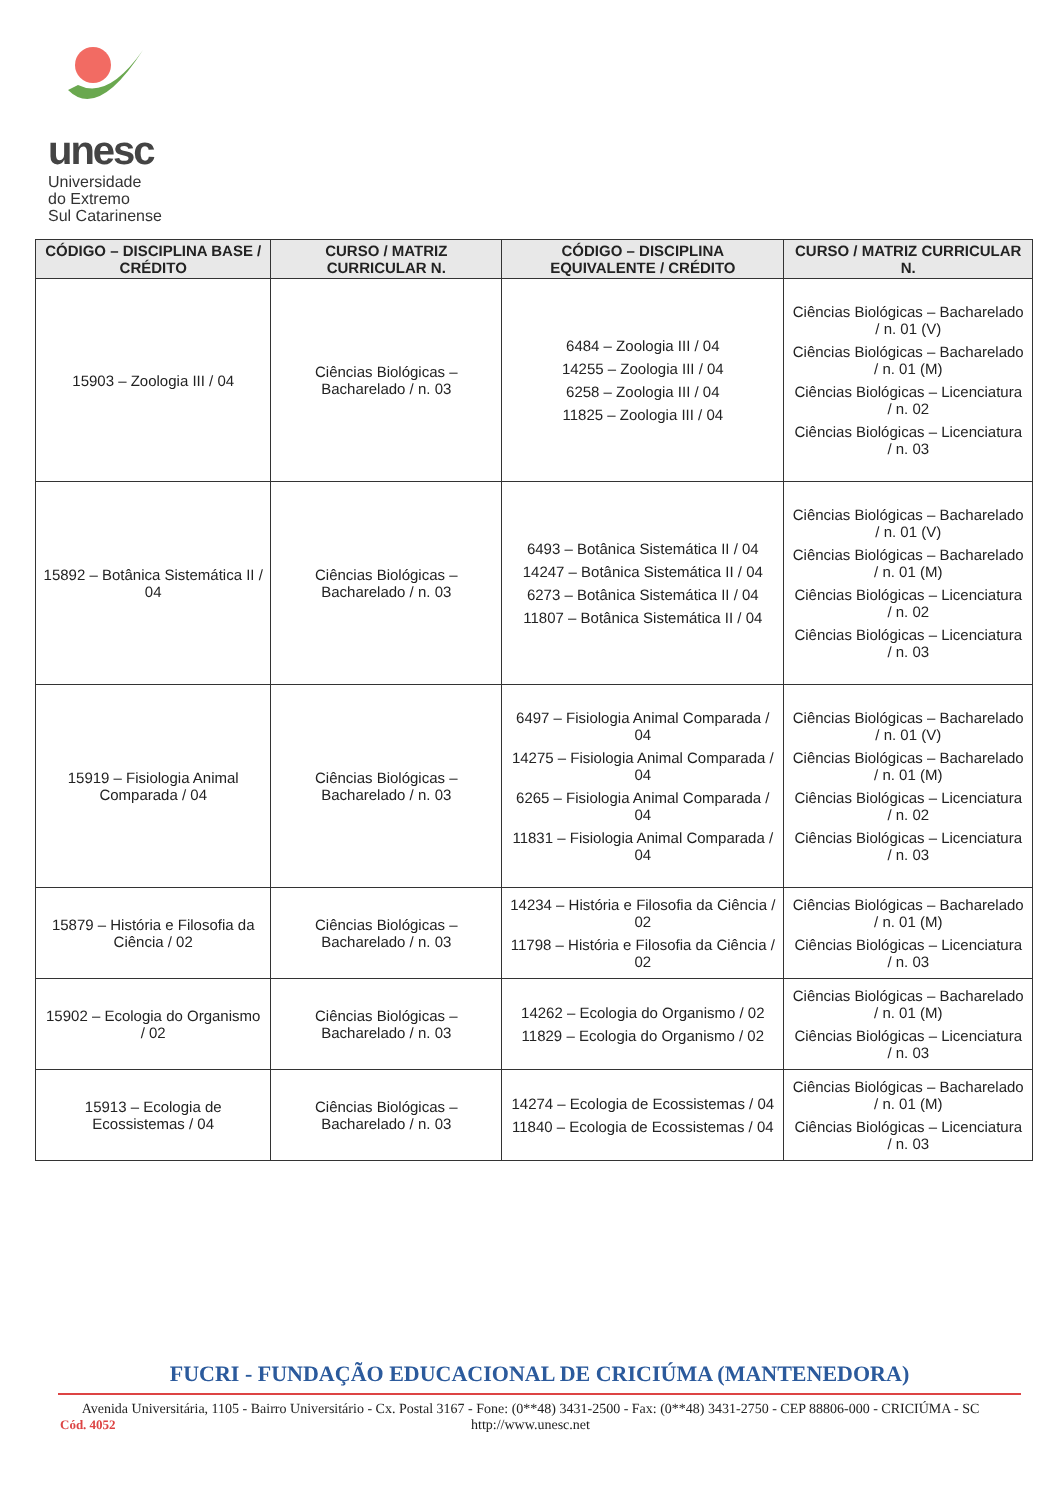unesc
Universidade
do Extremo
Sul Catarinense
| CÓDIGO – DISCIPLINA BASE / CRÉDITO | CURSO / MATRIZ CURRICULAR N. | CÓDIGO – DISCIPLINA EQUIVALENTE / CRÉDITO | CURSO / MATRIZ CURRICULAR N. |
| --- | --- | --- | --- |
| 15903 – Zoologia III / 04 | Ciências Biológicas – Bacharelado / n. 03 | 6484 – Zoologia III / 04 14255 – Zoologia III / 04 6258 – Zoologia III / 04 11825 – Zoologia III / 04 | Ciências Biológicas – Bacharelado / n. 01 (V) Ciências Biológicas – Bacharelado / n. 01 (M) Ciências Biológicas – Licenciatura / n. 02 Ciências Biológicas – Licenciatura / n. 03 |
| 15892 – Botânica Sistemática II / 04 | Ciências Biológicas – Bacharelado / n. 03 | 6493 – Botânica Sistemática II / 04 14247 – Botânica Sistemática II / 04 6273 – Botânica Sistemática II / 04 11807 – Botânica Sistemática II / 04 | Ciências Biológicas – Bacharelado / n. 01 (V) Ciências Biológicas – Bacharelado / n. 01 (M) Ciências Biológicas – Licenciatura / n. 02 Ciências Biológicas – Licenciatura / n. 03 |
| 15919 – Fisiologia Animal Comparada / 04 | Ciências Biológicas – Bacharelado / n. 03 | 6497 – Fisiologia Animal Comparada / 04 14275 – Fisiologia Animal Comparada / 04 6265 – Fisiologia Animal Comparada / 04 11831 – Fisiologia Animal Comparada / 04 | Ciências Biológicas – Bacharelado / n. 01 (V) Ciências Biológicas – Bacharelado / n. 01 (M) Ciências Biológicas – Licenciatura / n. 02 Ciências Biológicas – Licenciatura / n. 03 |
| 15879 – História e Filosofia da Ciência / 02 | Ciências Biológicas – Bacharelado / n. 03 | 14234 – História e Filosofia da Ciência / 02 11798 – História e Filosofia da Ciência / 02 | Ciências Biológicas – Bacharelado / n. 01 (M) Ciências Biológicas – Licenciatura / n. 03 |
| 15902 – Ecologia do Organismo / 02 | Ciências Biológicas – Bacharelado / n. 03 | 14262 – Ecologia do Organismo / 02 11829 – Ecologia do Organismo / 02 | Ciências Biológicas – Bacharelado / n. 01 (M) Ciências Biológicas – Licenciatura / n. 03 |
| 15913 – Ecologia de Ecossistemas / 04 | Ciências Biológicas – Bacharelado / n. 03 | 14274 – Ecologia de Ecossistemas / 04 11840 – Ecologia de Ecossistemas / 04 | Ciências Biológicas – Bacharelado / n. 01 (M) Ciências Biológicas – Licenciatura / n. 03 |
FUCRI - FUNDAÇÃO EDUCACIONAL DE CRICIÚMA (MANTENEDORA)
Avenida Universitária, 1105 - Bairro Universitário - Cx. Postal 3167 - Fone: (0**48) 3431-2500 - Fax: (0**48) 3431-2750 - CEP 88806-000 - CRICIÚMA - SC
Cód. 4052
http://www.unesc.net